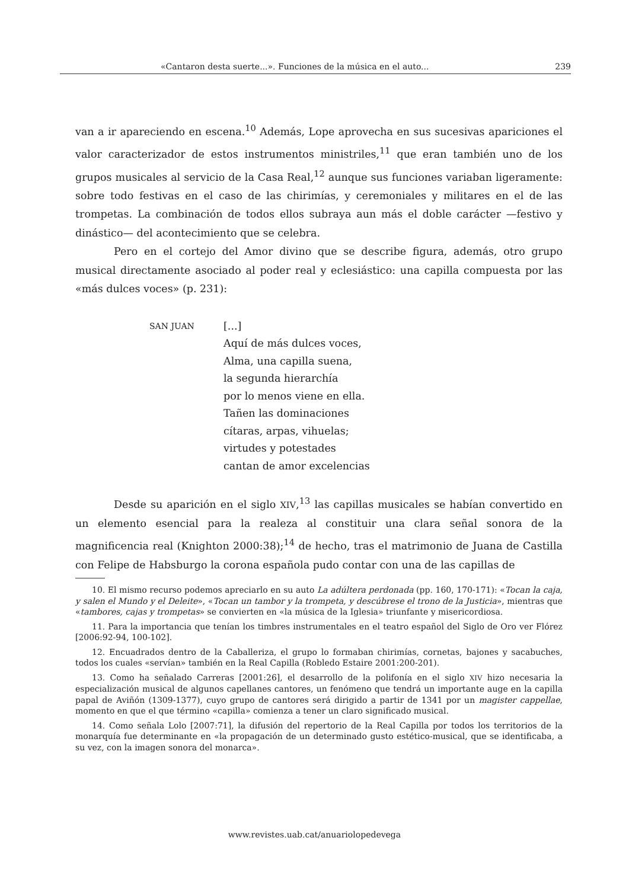«Cantaron desta suerte...». Funciones de la música en el auto... 239
van a ir apareciendo en escena.<sup>10</sup> Además, Lope aprovecha en sus sucesivas apariciones el valor caracterizador de estos instrumentos ministriles,<sup>11</sup> que eran también uno de los grupos musicales al servicio de la Casa Real,<sup>12</sup> aunque sus funciones variaban ligeramente: sobre todo festivas en el caso de las chirimías, y ceremoniales y militares en el de las trompetas. La combinación de todos ellos subraya aun más el doble carácter —festivo y dinástico— del acontecimiento que se celebra.
Pero en el cortejo del Amor divino que se describe figura, además, otro grupo musical directamente asociado al poder real y eclesiástico: una capilla compuesta por las «más dulces voces» (p. 231):
SAN JUAN
[...]
Aquí de más dulces voces,
Alma, una capilla suena,
la segunda hierarchía
por lo menos viene en ella.
Tañen las dominaciones
cítaras, arpas, vihuelas;
virtudes y potestades
cantan de amor excelencias
Desde su aparición en el siglo XIV,<sup>13</sup> las capillas musicales se habían convertido en un elemento esencial para la realeza al constituir una clara señal sonora de la magnificencia real (Knighton 2000:38);<sup>14</sup> de hecho, tras el matrimonio de Juana de Castilla con Felipe de Habsburgo la corona española pudo contar con una de las capillas de
10. El mismo recurso podemos apreciarlo en su auto La adúltera perdonada (pp. 160, 170-171): «Tocan la caja, y salen el Mundo y el Deleite», «Tocan un tambor y la trompeta, y descúbrese el trono de la Justicia», mientras que «tambores, cajas y trompetas» se convierten en «la música de la Iglesia» triunfante y misericordiosa.
11. Para la importancia que tenían los timbres instrumentales en el teatro español del Siglo de Oro ver Flórez [2006:92-94, 100-102].
12. Encuadrados dentro de la Caballeriza, el grupo lo formaban chirimías, cornetas, bajones y sacabuches, todos los cuales «servían» también en la Real Capilla (Robledo Estaire 2001:200-201).
13. Como ha señalado Carreras [2001:26], el desarrollo de la polifonía en el siglo XIV hizo necesaria la especialización musical de algunos capellanes cantores, un fenómeno que tendrá un importante auge en la capilla papal de Aviñón (1309-1377), cuyo grupo de cantores será dirigido a partir de 1341 por un magister cappellae, momento en que el que término «capilla» comienza a tener un claro significado musical.
14. Como señala Lolo [2007:71], la difusión del repertorio de la Real Capilla por todos los territorios de la monarquía fue determinante en «la propagación de un determinado gusto estético-musical, que se identificaba, a su vez, con la imagen sonora del monarca».
www.revistes.uab.cat/anuariolopedevega